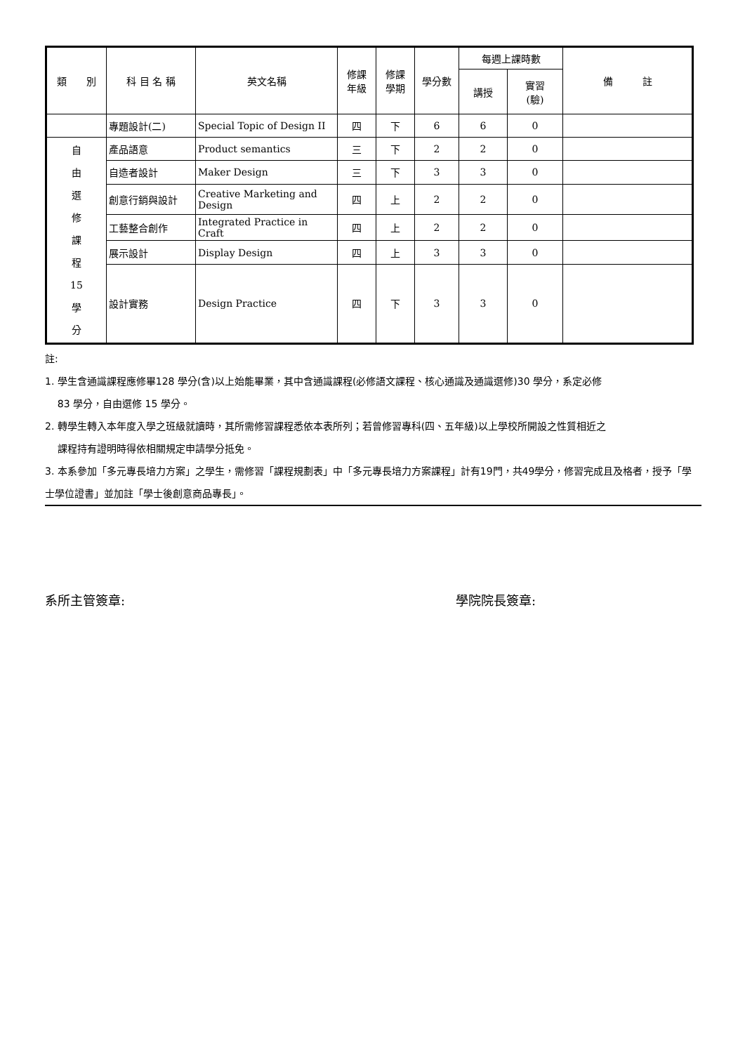| 類 別 | 科 目 名 稱 | 英文名稱 | 修課 年級 | 修課 學期 | 學分數 | 每週上課時數 | | 備 註 |
| --- | --- | --- | --- | --- | --- | --- | --- | --- |
| | | | | | | 講授 | 實習 (驗) | |
| | 專題設計(二) | Special Topic of Design II | 四 | 下 | 6 | 6 | 0 | |
| 自 由 選 修 課 程 15 學 分 | 產品語意 | Product semantics | 三 | 下 | 2 | 2 | 0 | |
| | 自造者設計 | Maker Design | 三 | 下 | 3 | 3 | 0 | |
| | 創意行銷與設計 | Creative Marketing and Design | 四 | 上 | 2 | 2 | 0 | |
| | 工藝整合創作 | Integrated Practice in Craft | 四 | 上 | 2 | 2 | 0 | |
| | 展示設計 | Display Design | 四 | 上 | 3 | 3 | 0 | |
| | 設計實務 | Design Practice | 四 | 下 | 3 | 3 | 0 | |
註:
1. 學生含通識課程應修畢128 學分(含)以上始能畢業，其中含通識課程(必修語文課程、核心通識及通識選修)30 學分，系定必修
83 學分，自由選修 15 學分。
2. 轉學生轉入本年度入學之班級就讀時，其所需修習課程悉依本表所列；若曾修習專科(四、五年級)以上學校所開設之性質相近之
課程持有證明時得依相關規定申請學分抵免。
3. 本系參加「多元專長培力方案」之學生，需修習「課程規劃表」中「多元專長培力方案課程」計有19門，共49學分，修習完成且及格者，授予「學士學位證書」並加註「學士後創意商品專長」。
系所主管簽章: 學院院長簽章: